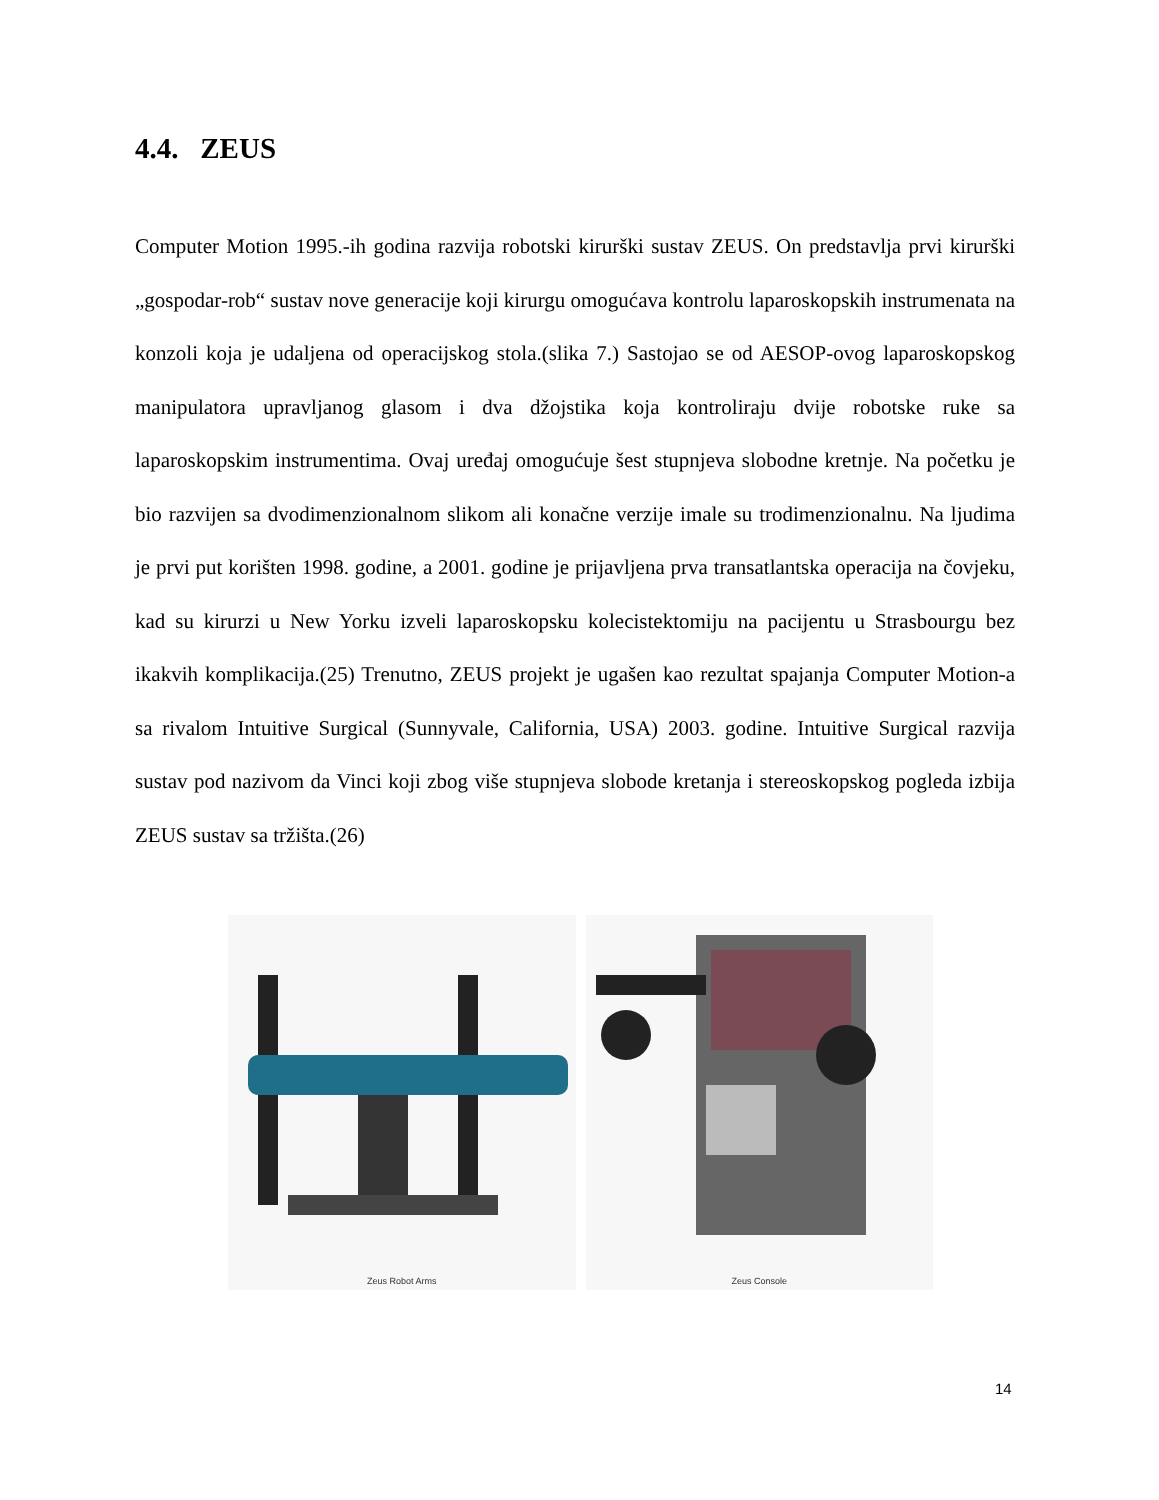4.4. ZEUS
Computer Motion 1995.-ih godina razvija robotski kirurški sustav ZEUS. On predstavlja prvi kirurški „gospodar-rob“ sustav nove generacije koji kirurgu omogućava kontrolu laparoskopskih instrumenata na konzoli koja je udaljena od operacijskog stola.(slika 7.) Sastojao se od AESOP-ovog laparoskopskog manipulatora upravljanog glasom i dva džojstika koja kontroliraju dvije robotske ruke sa laparoskopskim instrumentima. Ovaj uređaj omogućuje šest stupnjeva slobodne kretnje. Na početku je bio razvijen sa dvodimenzionalnom slikom ali konačne verzije imale su trodimenzionalnu. Na ljudima je prvi put korišten 1998. godine, a 2001. godine je prijavljena prva transatlantska operacija na čovjeku, kad su kirurzi u New Yorku izveli laparoskopsku kolecistektomiju na pacijentu u Strasbourgu bez ikakvih komplikacija.(25) Trenutno, ZEUS projekt je ugašen kao rezultat spajanja Computer Motion-a sa rivalom Intuitive Surgical (Sunnyvale, California, USA) 2003. godine. Intuitive Surgical razvija sustav pod nazivom da Vinci koji zbog više stupnjeva slobode kretanja i stereoskopskog pogleda izbija ZEUS sustav sa tržišta.(26)
Zeus Robot Arms
Zeus Console
14